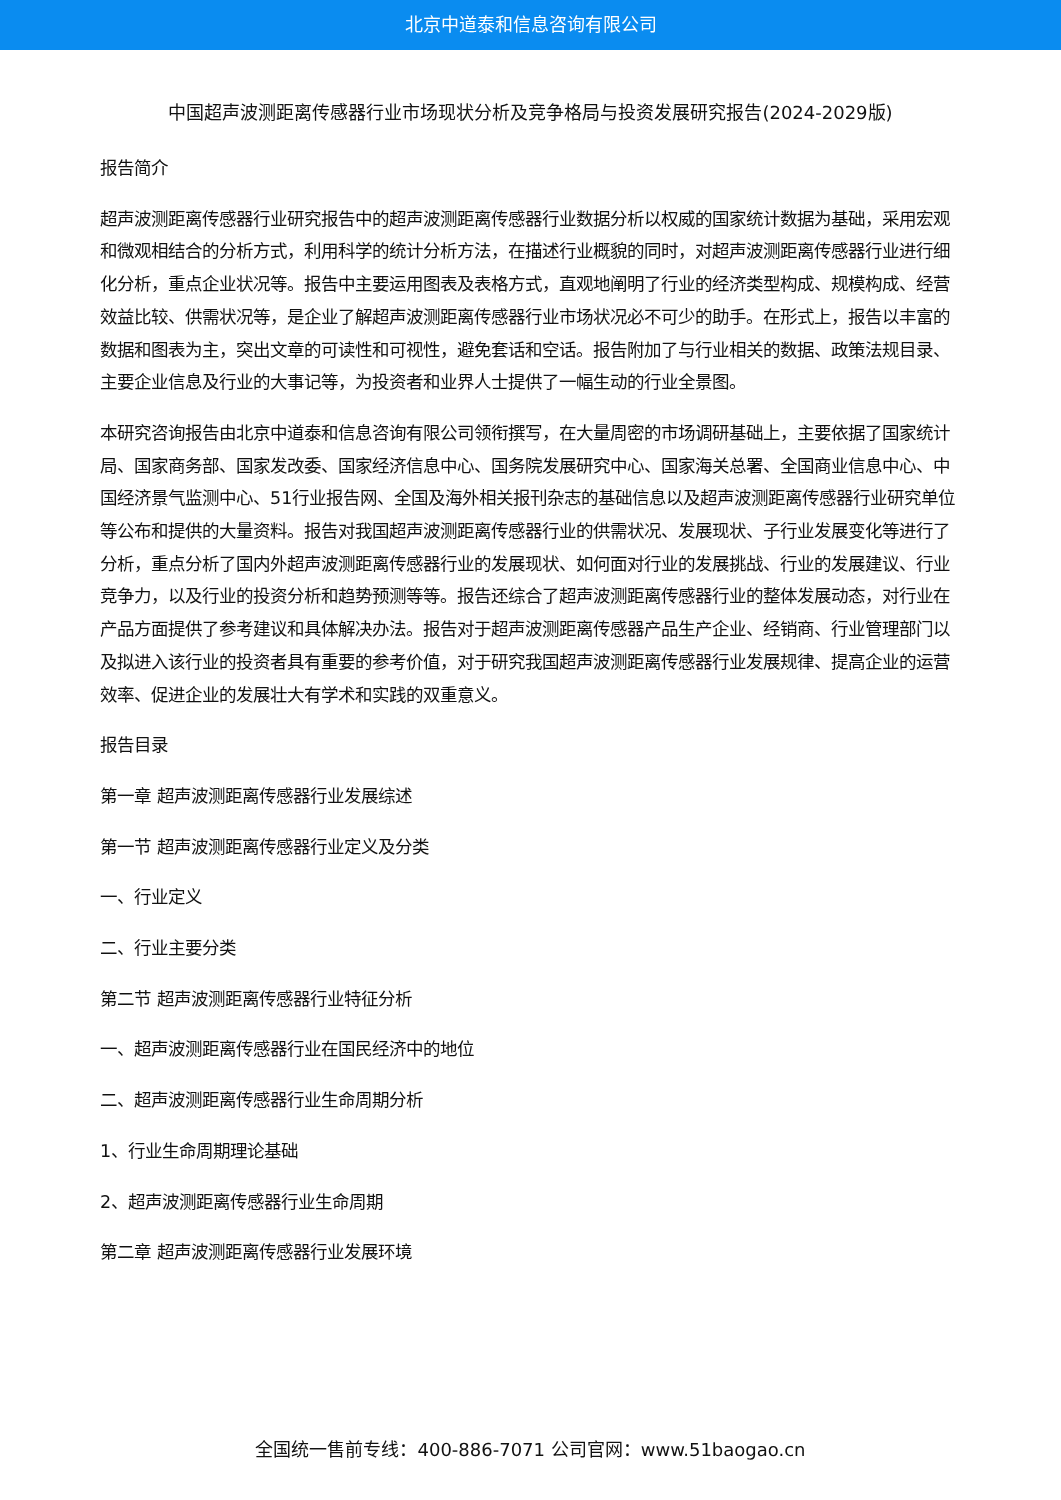北京中道泰和信息咨询有限公司
中国超声波测距离传感器行业市场现状分析及竞争格局与投资发展研究报告(2024-2029版)
报告简介
超声波测距离传感器行业研究报告中的超声波测距离传感器行业数据分析以权威的国家统计数据为基础，采用宏观和微观相结合的分析方式，利用科学的统计分析方法，在描述行业概貌的同时，对超声波测距离传感器行业进行细化分析，重点企业状况等。报告中主要运用图表及表格方式，直观地阐明了行业的经济类型构成、规模构成、经营效益比较、供需状况等，是企业了解超声波测距离传感器行业市场状况必不可少的助手。在形式上，报告以丰富的数据和图表为主，突出文章的可读性和可视性，避免套话和空话。报告附加了与行业相关的数据、政策法规目录、主要企业信息及行业的大事记等，为投资者和业界人士提供了一幅生动的行业全景图。
本研究咨询报告由北京中道泰和信息咨询有限公司领衔撰写，在大量周密的市场调研基础上，主要依据了国家统计局、国家商务部、国家发改委、国家经济信息中心、国务院发展研究中心、国家海关总署、全国商业信息中心、中国经济景气监测中心、51行业报告网、全国及海外相关报刊杂志的基础信息以及超声波测距离传感器行业研究单位等公布和提供的大量资料。报告对我国超声波测距离传感器行业的供需状况、发展现状、子行业发展变化等进行了分析，重点分析了国内外超声波测距离传感器行业的发展现状、如何面对行业的发展挑战、行业的发展建议、行业竞争力，以及行业的投资分析和趋势预测等等。报告还综合了超声波测距离传感器行业的整体发展动态，对行业在产品方面提供了参考建议和具体解决办法。报告对于超声波测距离传感器产品生产企业、经销商、行业管理部门以及拟进入该行业的投资者具有重要的参考价值，对于研究我国超声波测距离传感器行业发展规律、提高企业的运营效率、促进企业的发展壮大有学术和实践的双重意义。
报告目录
第一章 超声波测距离传感器行业发展综述
第一节 超声波测距离传感器行业定义及分类
一、行业定义
二、行业主要分类
第二节 超声波测距离传感器行业特征分析
一、超声波测距离传感器行业在国民经济中的地位
二、超声波测距离传感器行业生命周期分析
1、行业生命周期理论基础
2、超声波测距离传感器行业生命周期
第二章 超声波测距离传感器行业发展环境
全国统一售前专线：400-886-7071 公司官网：www.51baogao.cn